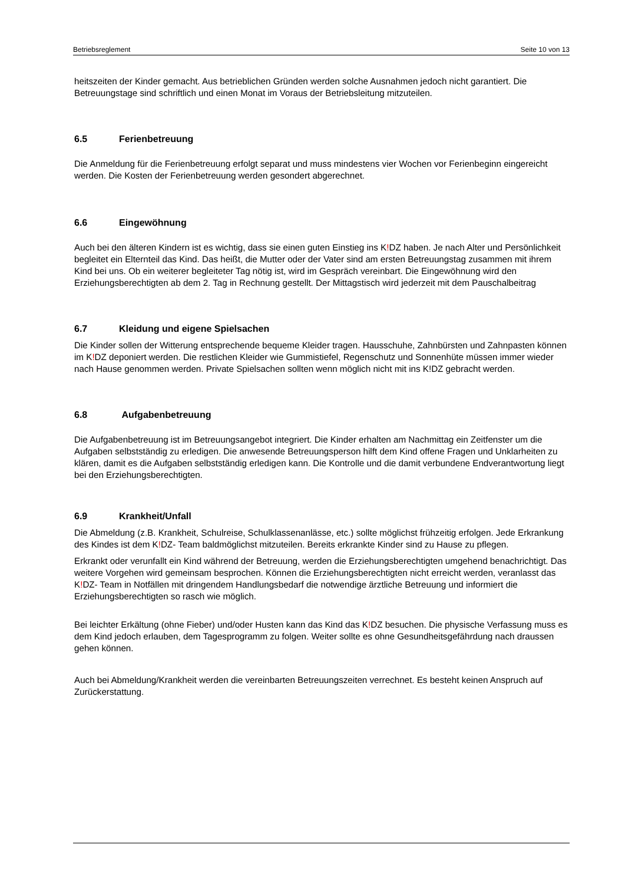Betriebsreglement Seite 10 von 13
heitszeiten der Kinder gemacht. Aus betrieblichen Gründen werden solche Ausnahmen jedoch nicht garantiert. Die Betreuungstage sind schriftlich und einen Monat im Voraus der Betriebsleitung mitzuteilen.
6.5 Ferienbetreuung
Die Anmeldung für die Ferienbetreuung erfolgt separat und muss mindestens vier Wochen vor Ferienbeginn eingereicht werden. Die Kosten der Ferienbetreuung werden gesondert abgerechnet.
6.6 Eingewöhnung
Auch bei den älteren Kindern ist es wichtig, dass sie einen guten Einstieg ins K!DZ haben. Je nach Alter und Persönlichkeit begleitet ein Elternteil das Kind. Das heißt, die Mutter oder der Vater sind am ersten Betreuungstag zusammen mit ihrem Kind bei uns. Ob ein weiterer begleiteter Tag nötig ist, wird im Gespräch vereinbart. Die Eingewöhnung wird den Erziehungsberechtigten ab dem 2. Tag in Rechnung gestellt. Der Mittagstisch wird jederzeit mit dem Pauschalbeitrag
6.7 Kleidung und eigene Spielsachen
Die Kinder sollen der Witterung entsprechende bequeme Kleider tragen. Hausschuhe, Zahnbürsten und Zahnpasten können im K!DZ deponiert werden. Die restlichen Kleider wie Gummistiefel, Regenschutz und Sonnenhüte müssen immer wieder nach Hause genommen werden. Private Spielsachen sollten wenn möglich nicht mit ins K!DZ gebracht werden.
6.8 Aufgabenbetreuung
Die Aufgabenbetreuung ist im Betreuungsangebot integriert. Die Kinder erhalten am Nachmittag ein Zeitfenster um die Aufgaben selbstständig zu erledigen. Die anwesende Betreuungsperson hilft dem Kind offene Fragen und Unklarheiten zu klären, damit es die Aufgaben selbstständig erledigen kann. Die Kontrolle und die damit verbundene Endverantwortung liegt bei den Erziehungsberechtigten.
6.9 Krankheit/Unfall
Die Abmeldung (z.B. Krankheit, Schulreise, Schulklassenanlässe, etc.) sollte möglichst frühzeitig erfolgen. Jede Erkrankung des Kindes ist dem K!DZ- Team baldmöglichst mitzuteilen. Bereits erkrankte Kinder sind zu Hause zu pflegen.
Erkrankt oder verunfallt ein Kind während der Betreuung, werden die Erziehungsberechtigten umgehend benachrichtigt. Das weitere Vorgehen wird gemeinsam besprochen. Können die Erziehungsberechtigten nicht erreicht werden, veranlasst das K!DZ- Team in Notfällen mit dringendem Handlungsbedarf die notwendige ärztliche Betreuung und informiert die Erziehungsberechtigten so rasch wie möglich.
Bei leichter Erkältung (ohne Fieber) und/oder Husten kann das Kind das K!DZ besuchen. Die physische Verfassung muss es dem Kind jedoch erlauben, dem Tagesprogramm zu folgen. Weiter sollte es ohne Gesundheitsgefährdung nach draussen gehen können.
Auch bei Abmeldung/Krankheit werden die vereinbarten Betreuungszeiten verrechnet. Es besteht keinen Anspruch auf Zurückerstattung.